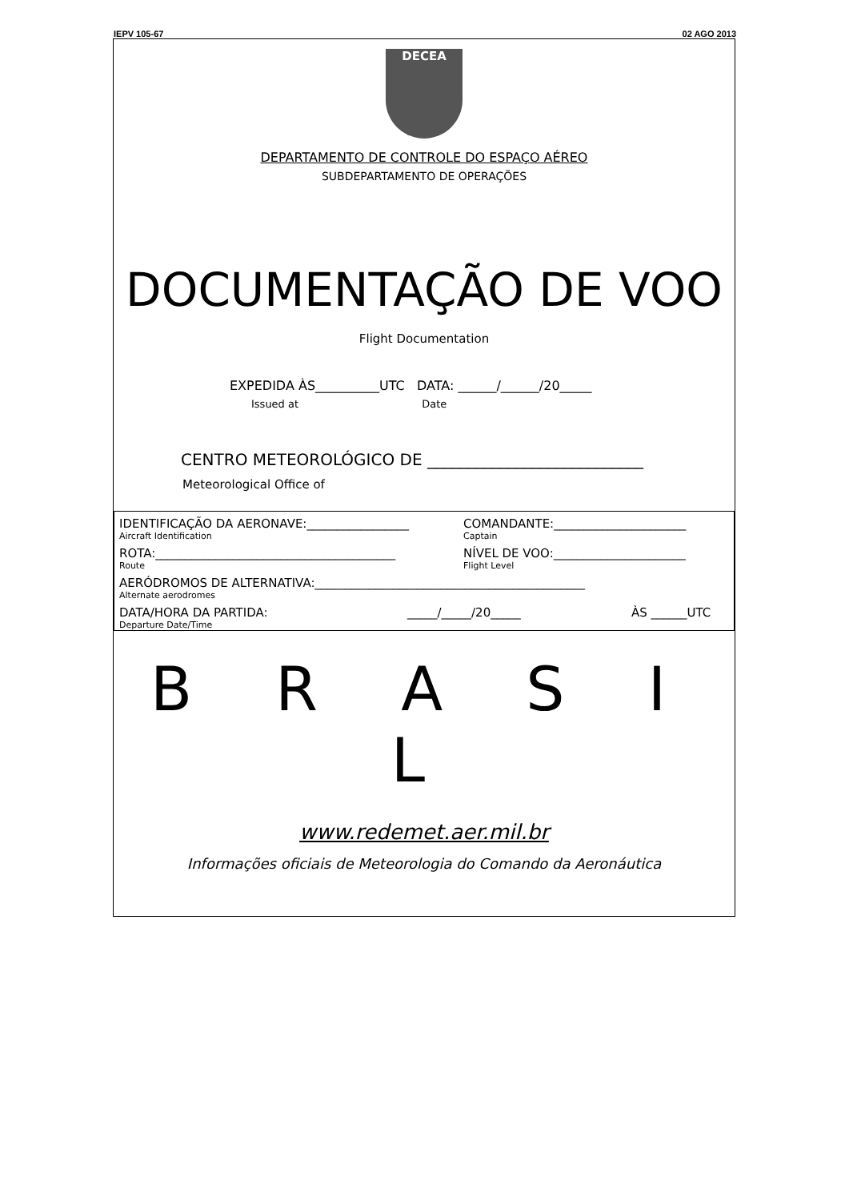IEPV 105-67 02 AGO 2013
DECEA
DEPARTAMENTO DE CONTROLE DO ESPAÇO AÉREO
SUBDEPARTAMENTO DE OPERAÇÕES
DOCUMENTAÇÃO DE VOO
Flight Documentation
EXPEDIDA ÀS__________UTC DATA: ______/______/20_____
Issued at Date
CENTRO METEOROLÓGICO DE ___________________________
Meteorological Office of
IDENTIFICAÇÃO DA AERONAVE:_________________ COMANDANTE:______________________
Aircraft Identification Captain
ROTA:________________________________________ NÍVEL DE VOO:______________________
Route Flight Level
AERÓDROMOS DE ALTERNATIVA:_____________________________________________
Alternate aerodromes
DATA/HORA DA PARTIDA: _____/_____/20_____ ÀS ______UTC
Departure Date/Time
B R A S I L
www.redemet.aer.mil.br
Informações oficiais de Meteorologia do Comando da Aeronáutica